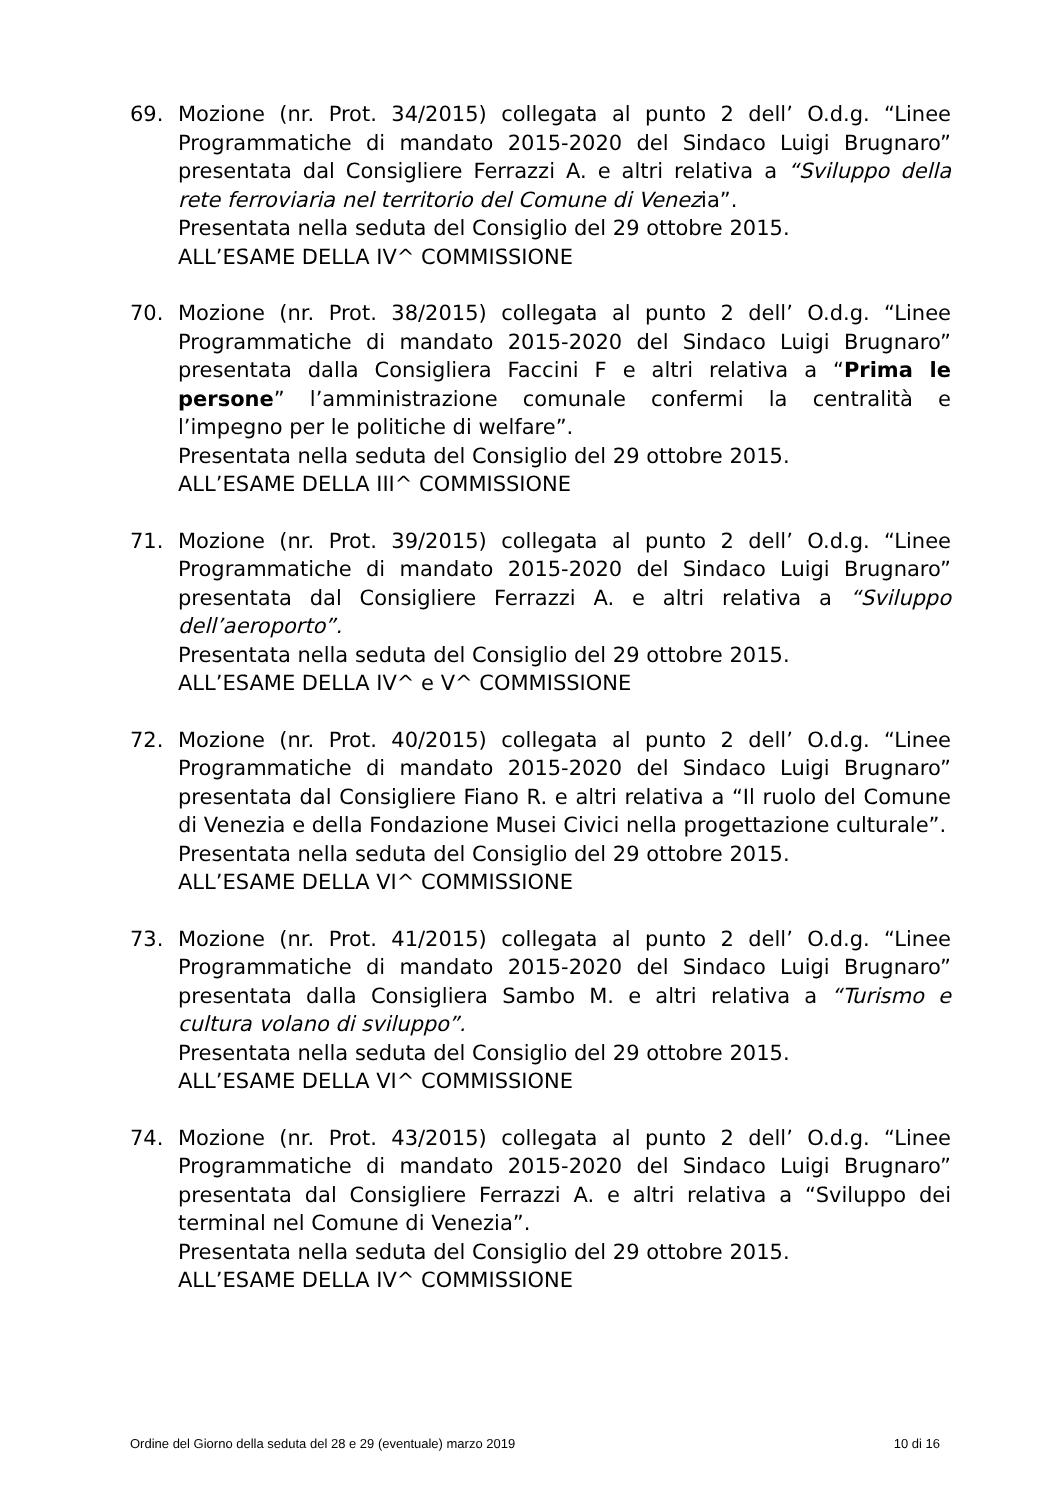69. Mozione (nr. Prot. 34/2015) collegata al punto 2 dell’ O.d.g. “Linee Programmatiche di mandato 2015-2020 del Sindaco Luigi Brugnaro” presentata dal Consigliere Ferrazzi A. e altri relativa a “Sviluppo della rete ferroviaria nel territorio del Comune di Venezia”.
Presentata nella seduta del Consiglio del 29 ottobre 2015.
ALL’ESAME DELLA IV^ COMMISSIONE
70. Mozione (nr. Prot. 38/2015) collegata al punto 2 dell’ O.d.g. “Linee Programmatiche di mandato 2015-2020 del Sindaco Luigi Brugnaro” presentata dalla Consigliera Faccini F e altri relativa a “Prima le persone” l’amministrazione comunale confermi la centralità e l’impegno per le politiche di welfare”.
Presentata nella seduta del Consiglio del 29 ottobre 2015.
ALL’ESAME DELLA III^ COMMISSIONE
71. Mozione (nr. Prot. 39/2015) collegata al punto 2 dell’ O.d.g. “Linee Programmatiche di mandato 2015-2020 del Sindaco Luigi Brugnaro” presentata dal Consigliere Ferrazzi A. e altri relativa a “Sviluppo dell’aeroporto”.
Presentata nella seduta del Consiglio del 29 ottobre 2015.
ALL’ESAME DELLA IV^ e V^ COMMISSIONE
72. Mozione (nr. Prot. 40/2015) collegata al punto 2 dell’ O.d.g. “Linee Programmatiche di mandato 2015-2020 del Sindaco Luigi Brugnaro” presentata dal Consigliere Fiano R. e altri relativa a “Il ruolo del Comune di Venezia e della Fondazione Musei Civici nella progettazione culturale”.
Presentata nella seduta del Consiglio del 29 ottobre 2015.
ALL’ESAME DELLA VI^ COMMISSIONE
73. Mozione (nr. Prot. 41/2015) collegata al punto 2 dell’ O.d.g. “Linee Programmatiche di mandato 2015-2020 del Sindaco Luigi Brugnaro” presentata dalla Consigliera Sambo M. e altri relativa a “Turismo e cultura volano di sviluppo”.
Presentata nella seduta del Consiglio del 29 ottobre 2015.
ALL’ESAME DELLA VI^ COMMISSIONE
74. Mozione (nr. Prot. 43/2015) collegata al punto 2 dell’ O.d.g. “Linee Programmatiche di mandato 2015-2020 del Sindaco Luigi Brugnaro” presentata dal Consigliere Ferrazzi A. e altri relativa a “Sviluppo dei terminal nel Comune di Venezia”.
Presentata nella seduta del Consiglio del 29 ottobre 2015.
ALL’ESAME DELLA IV^ COMMISSIONE
Ordine del Giorno della seduta del 28 e 29 (eventuale) marzo 2019 10 di 16